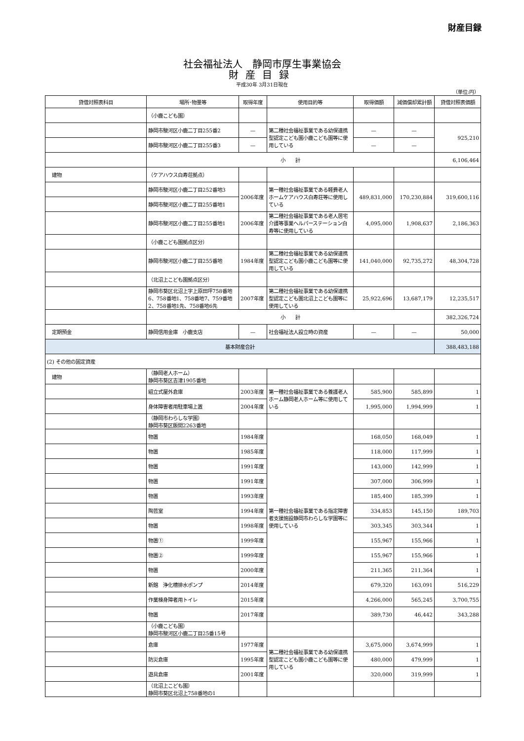財産目録
社会福祉法人　静岡市厚生事業協会
財産目録
平成30年 3月31日現在
（単位:円）
| 貸借対照表科目 | 場所･物量等 | 取得年度 | 使用目的等 | 取得価額 | 減価償却累計額 | 貸借対照表価額 |
| --- | --- | --- | --- | --- | --- | --- |
| | （小鹿こども園） | | | | | |
| | 静岡市駿河区小鹿二丁目255番2 | — | 第二種社会福祉事業である幼保連携型認定こども園小鹿こども園等に使用している | — | — | 925,210 |
| | 静岡市駿河区小鹿二丁目255番3 | — | | — | — | |
| | 小 計 | | | | | 6,106,464 |
| 建物 | （ケアハウス白寿荘拠点） | | | | | |
| | 静岡市駿河区小鹿二丁目252番地3 | 2006年度 | 第一種社会福祉事業である軽費老人ホームケアハウス白寿荘等に使用している | 489,831,000 | 170,230,884 | 319,600,116 |
| | 静岡市駿河区小鹿二丁目255番地1 | | | | | |
| | 静岡市駿河区小鹿二丁目255番地1 | 2006年度 | 第二種社会福祉事業である老人居宅介護等事業ヘルパーステーション白寿等に使用している | 4,095,000 | 1,908,637 | 2,186,363 |
| | （小鹿こども園拠点区分） | | | | | |
| | 静岡市駿河区小鹿二丁目255番地 | 1984年度 | 第二種社会福祉事業である幼保連携型認定こども園小鹿こども園等に使用している | 141,040,000 | 92,735,272 | 48,304,728 |
| | （北沼上こども園拠点区分） | | | | | |
| | 静岡市葵区北沼上字上原田坪758番地6、758番地1、758番地7、759番地2、758番地1先、758番地6先 | 2007年度 | 第二種社会福祉事業である幼保連携型認定こども園北沼上こども園等に使用している | 25,922,696 | 13,687,179 | 12,235,517 |
| | 小 計 | | | | | 382,326,724 |
| 定期預金 | 静岡信用金庫 小鹿支店 | — | 社会福祉法人設立時の資産 | — | — | 50,000 |
| 基本財産合計 | | | | | | 388,483,188 |
| (2) その他の固定資産 | | | | | | |
| 建物 | （静岡老人ホーム） 静岡市葵区吉津1905番地 | | | | | |
| | 組立式屋外倉庫 | 2003年度 | 第一種社会福祉事業である養護老人ホーム静岡老人ホーム等に使用している | 585,900 | 585,899 | 1 |
| | 身体障害者用駐車場上置 | 2004年度 | | 1,995,000 | 1,994,999 | 1 |
| | （静岡市わらしな学園） 静岡市葵区飯間2263番地 | | | | | |
| | 物置 | 1984年度 | 第一種社会福祉事業である指定障害者支援施設静岡市わらしな学園等に使用している | 168,050 | 168,049 | 1 |
| | 物置 | 1985年度 | | 118,000 | 117,999 | 1 |
| | 物置 | 1991年度 | | 143,000 | 142,999 | 1 |
| | 物置 | 1991年度 | | 307,000 | 306,999 | 1 |
| | 物置 | 1993年度 | | 185,400 | 185,399 | 1 |
| | 陶芸室 | 1994年度 | | 334,853 | 145,150 | 189,703 |
| | 物置 | 1998年度 | | 303,345 | 303,344 | 1 |
| | 物置① | 1999年度 | | 155,967 | 155,966 | 1 |
| | 物置② | 1999年度 | | 155,967 | 155,966 | 1 |
| | 物置 | 2000年度 | | 211,365 | 211,364 | 1 |
| | 新館 浄化槽排水ポンプ | 2014年度 | | 679,320 | 163,091 | 516,229 |
| | 作業棟身障者用トイレ | 2015年度 | | 4,266,000 | 565,245 | 3,700,755 |
| | 物置 | 2017年度 | | 389,730 | 46,442 | 343,288 |
| | （小鹿こども園） 静岡市駿河区小鹿二丁目25番15号 | | | | | |
| | 倉庫 | 1977年度 | 第二種社会福祉事業である幼保連携型認定こども園小鹿こども園等に使用している | 3,675,000 | 3,674,999 | 1 |
| | 防災倉庫 | 1995年度 | | 480,000 | 479,999 | 1 |
| | 遊具倉庫 | 2001年度 | | 320,000 | 319,999 | 1 |
| | （北沼上こども園） 静岡市葵区北沼上758番地の1 | | | | | |